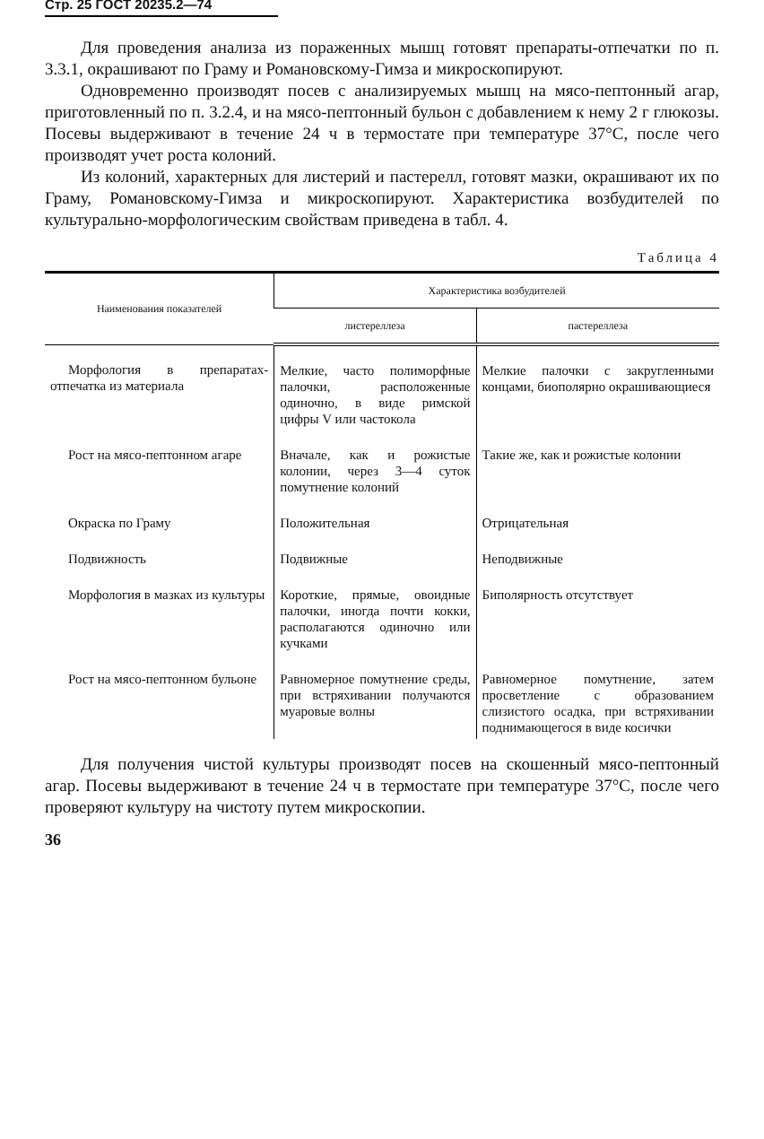Стр. 25 ГОСТ 20235.2—74
Для проведения анализа из пораженных мышц готовят препараты-отпечатки по п. 3.3.1, окрашивают по Граму и Романовскому-Гимза и микроскопируют.
Одновременно производят посев с анализируемых мышц на мясо-пептонный агар, приготовленный по п. 3.2.4, и на мясо-пептонный бульон с добавлением к нему 2 г глюкозы. Посевы выдерживают в течение 24 ч в термостате при температуре 37°С, после чего производят учет роста колоний.
Из колоний, характерных для листерий и пастерелл, готовят мазки, окрашивают их по Граму, Романовскому-Гимза и микроскопируют. Характеристика возбудителей по культурально-морфологическим свойствам приведена в табл. 4.
Таблица 4
| Наименования показателей | Характеристика возбудителей | |
| --- | --- | --- |
| | листереллеза | пастереллеза |
| Морфология в препаратах-отпечатка из материала | Мелкие, часто полиморфные палочки, расположенные одиночно, в виде римской цифры V или частокола | Мелкие палочки с закругленными концами, биополярно окрашивающиеся |
| Рост на мясо-пептонном агаре | Вначале, как и рожистые колонии, через 3—4 суток помутнение колоний | Такие же, как и рожистые колонии |
| Окраска по Граму | Положительная | Отрицательная |
| Подвижность | Подвижные | Неподвижные |
| Морфология в мазках из культуры | Короткие, прямые, овоидные палочки, иногда почти кокки, располагаются одиночно или кучками | Биполярность отсутствует |
| Рост на мясо-пептонном бульоне | Равномерное помутнение среды, при встряхивании получаются муаровые волны | Равномерное помутнение, затем просветление с образованием слизистого осадка, при встряхивании поднимающегося в виде косички |
Для получения чистой культуры производят посев на скошенный мясо-пептонный агар. Посевы выдерживают в течение 24 ч в термостате при температуре 37°С, после чего проверяют культуру на чистоту путем микроскопии.
36